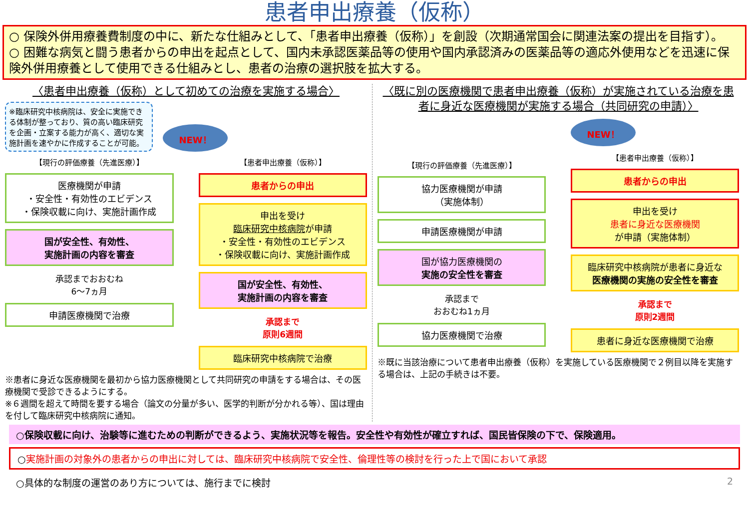患者申出療養（仮称）
○ 保険外併用療養費制度の中に、新たな仕組みとして、「患者申出療養（仮称）」を創設（次期通常国会に関連法案の提出を目指す）。
○ 困難な病気と闘う患者からの申出を起点として、国内未承認医薬品等の使用や国内承認済みの医薬品等の適応外使用などを迅速に保険外併用療養として使用できる仕組みとし、患者の治療の選択肢を拡大する。
〈患者申出療養（仮称）として初めての治療を実施する場合〉
※臨床研究中核病院は、安全に実施できる体制が整っており、質の高い臨床研究を企画・立案する能力が高く、適切な実施計画を速やかに作成することが可能。
NEW！
【現行の評価療養（先進医療）】
医療機関が申請
・安全性・有効性のエビデンス
・保険収載に向け、実施計画作成
国が安全性、有効性、
実施計画の内容を審査
承認までおおむね
6〜7ヵ月
申請医療機関で治療
【患者申出療養（仮称）】
患者からの申出
申出を受け
臨床研究中核病院が申請
・安全性・有効性のエビデンス
・保険収載に向け、実施計画作成
国が安全性、有効性、
実施計画の内容を審査
承認まで
原則6週間
臨床研究中核病院で治療
※患者に身近な医療機関を最初から協力医療機関として共同研究の申請をする場合は、その医療機関で受診できるようにする。
※６週間を超えて時間を要する場合（論文の分量が多い、医学的判断が分かれる等）、国は理由を付して臨床研究中核病院に通知。
〈既に別の医療機関で患者申出療養（仮称）が実施されている治療を患者に身近な医療機関が実施する場合（共同研究の申請）〉
【現行の評価療養（先進医療）】
協力医療機関が申請
（実施体制）
申請医療機関が申請
国が協力医療機関の
実施の安全性を審査
承認まで
おおむね1ヵ月
協力医療機関で治療
NEW！
【患者申出療養（仮称）】
患者からの申出
申出を受け
患者に身近な医療機関
が申請（実施体制）
臨床研究中核病院が患者に身近な
医療機関の実施の安全性を審査
承認まで
原則2週間
患者に身近な医療機関で治療
※既に当該治療について患者申出療養（仮称）を実施している医療機関で２例目以降を実施する場合は、上記の手続きは不要。
○保険収載に向け、治験等に進むための判断ができるよう、実施状況等を報告。安全性や有効性が確立すれば、国民皆保険の下で、保険適用。
○実施計画の対象外の患者からの申出に対しては、臨床研究中核病院で安全性、倫理性等の検討を行った上で国において承認
○具体的な制度の運営のあり方については、施行までに検討 2